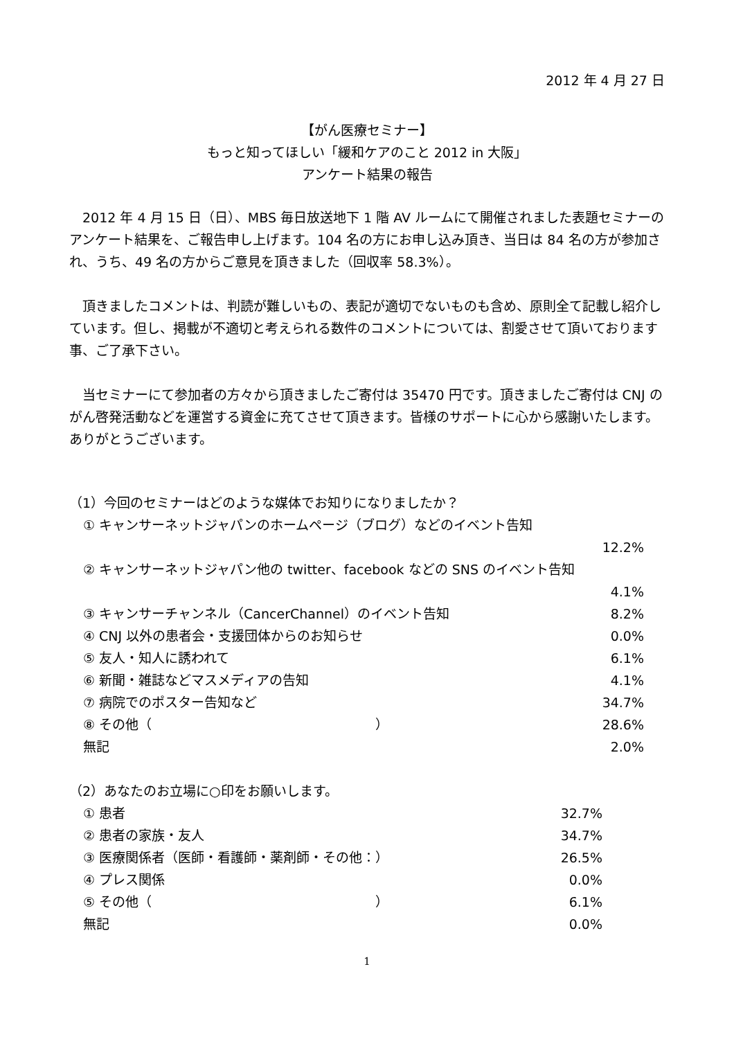2012 年 4 月 27 日
【がん医療セミナー】
もっと知ってほしい「緩和ケアのこと 2012 in 大阪」
アンケート結果の報告
2012 年 4 月 15 日（日）、MBS 毎日放送地下 1 階 AV ルームにて開催されました表題セミナーのアンケート結果を、ご報告申し上げます。104 名の方にお申し込み頂き、当日は 84 名の方が参加され、うち、49 名の方からご意見を頂きました（回収率 58.3%）。
頂きましたコメントは、判読が難しいもの、表記が適切でないものも含め、原則全て記載し紹介しています。但し、掲載が不適切と考えられる数件のコメントについては、割愛させて頂いております事、ご了承下さい。
当セミナーにて参加者の方々から頂きましたご寄付は 35470 円です。頂きましたご寄付は CNJ のがん啓発活動などを運営する資金に充てさせて頂きます。皆様のサポートに心から感謝いたします。ありがとうございます。
（1）今回のセミナーはどのような媒体でお知りになりましたか？
① キャンサーネットジャパンのホームページ（ブログ）などのイベント告知
12.2%
② キャンサーネットジャパン他の twitter、facebook などの SNS のイベント告知
4.1%
③ キャンサーチャンネル（CancerChannel）のイベント告知 8.2%
④ CNJ 以外の患者会・支援団体からのお知らせ 0.0%
⑤ 友人・知人に誘われて 6.1%
⑥ 新聞・雑誌などマスメディアの告知 4.1%
⑦ 病院でのポスター告知など 34.7%
⑧ その他（　　　　　　　　　　　　　　　　　） 28.6%
無記 2.0%
（2）あなたのお立場に○印をお願いします。
① 患者 32.7%
② 患者の家族・友人 34.7%
③ 医療関係者（医師・看護師・薬剤師・その他：） 26.5%
④ プレス関係 0.0%
⑤ その他（　　　　　　　　　　　　　　　　　） 6.1%
無記 0.0%
1